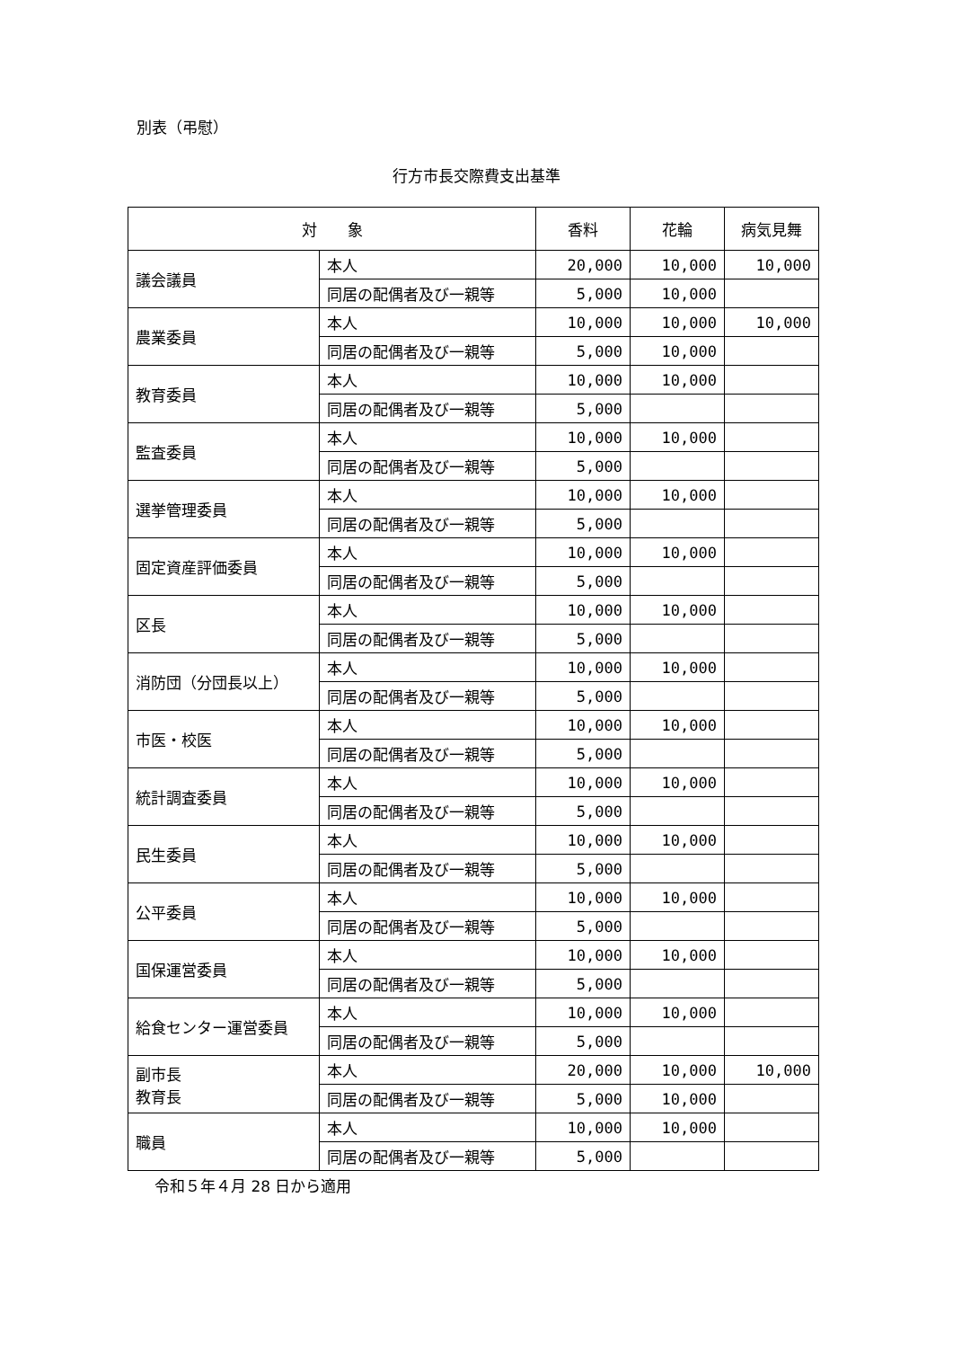別表（弔慰）
行方市長交際費支出基準
| 対 象 | | 香料 | 花輪 | 病気見舞 |
| --- | --- | --- | --- | --- |
| 議会議員 | 本人 | 20,000 | 10,000 | 10,000 |
| | 同居の配偶者及び一親等 | 5,000 | 10,000 | |
| 農業委員 | 本人 | 10,000 | 10,000 | 10,000 |
| | 同居の配偶者及び一親等 | 5,000 | 10,000 | |
| 教育委員 | 本人 | 10,000 | 10,000 | |
| | 同居の配偶者及び一親等 | 5,000 | | |
| 監査委員 | 本人 | 10,000 | 10,000 | |
| | 同居の配偶者及び一親等 | 5,000 | | |
| 選挙管理委員 | 本人 | 10,000 | 10,000 | |
| | 同居の配偶者及び一親等 | 5,000 | | |
| 固定資産評価委員 | 本人 | 10,000 | 10,000 | |
| | 同居の配偶者及び一親等 | 5,000 | | |
| 区長 | 本人 | 10,000 | 10,000 | |
| | 同居の配偶者及び一親等 | 5,000 | | |
| 消防団（分団長以上） | 本人 | 10,000 | 10,000 | |
| | 同居の配偶者及び一親等 | 5,000 | | |
| 市医・校医 | 本人 | 10,000 | 10,000 | |
| | 同居の配偶者及び一親等 | 5,000 | | |
| 統計調査委員 | 本人 | 10,000 | 10,000 | |
| | 同居の配偶者及び一親等 | 5,000 | | |
| 民生委員 | 本人 | 10,000 | 10,000 | |
| | 同居の配偶者及び一親等 | 5,000 | | |
| 公平委員 | 本人 | 10,000 | 10,000 | |
| | 同居の配偶者及び一親等 | 5,000 | | |
| 国保運営委員 | 本人 | 10,000 | 10,000 | |
| | 同居の配偶者及び一親等 | 5,000 | | |
| 給食センター運営委員 | 本人 | 10,000 | 10,000 | |
| | 同居の配偶者及び一親等 | 5,000 | | |
| 副市長 教育長 | 本人 | 20,000 | 10,000 | 10,000 |
| | 同居の配偶者及び一親等 | 5,000 | 10,000 | |
| 職員 | 本人 | 10,000 | 10,000 | |
| | 同居の配偶者及び一親等 | 5,000 | | |
令和５年４月 28 日から適用